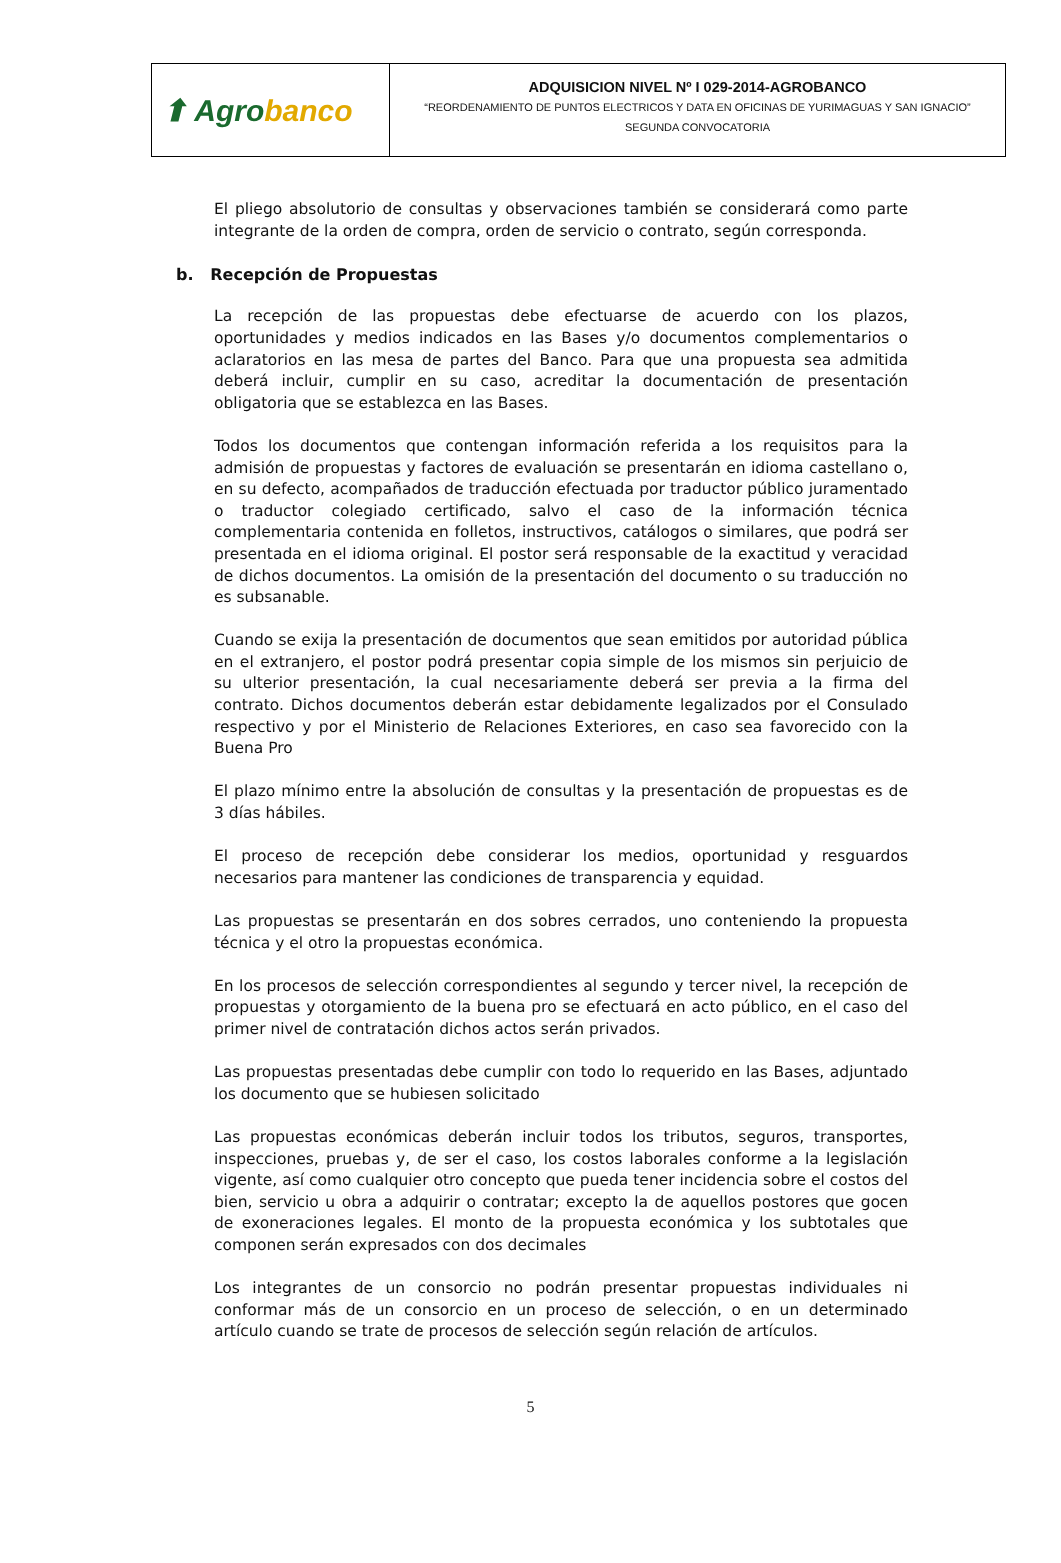| ⬆ Agro banco | ADQUISICION NIVEL Nº I 029-2014-AGROBANCO “REORDENAMIENTO DE PUNTOS ELECTRICOS Y DATA EN OFICINAS DE YURIMAGUAS Y SAN IGNACIO” SEGUNDA CONVOCATORIA |
El pliego absolutorio de consultas y observaciones también se considerará como parte integrante de la orden de compra, orden de servicio o contrato, según corresponda.
b. Recepción de Propuestas
La recepción de las propuestas debe efectuarse de acuerdo con los plazos, oportunidades y medios indicados en las Bases y/o documentos complementarios o aclaratorios en las mesa de partes del Banco. Para que una propuesta sea admitida deberá incluir, cumplir en su caso, acreditar la documentación de presentación obligatoria que se establezca en las Bases.
Todos los documentos que contengan información referida a los requisitos para la admisión de propuestas y factores de evaluación se presentarán en idioma castellano o, en su defecto, acompañados de traducción efectuada por traductor público juramentado o traductor colegiado certificado, salvo el caso de la información técnica complementaria contenida en folletos, instructivos, catálogos o similares, que podrá ser presentada en el idioma original. El postor será responsable de la exactitud y veracidad de dichos documentos. La omisión de la presentación del documento o su traducción no es subsanable.
Cuando se exija la presentación de documentos que sean emitidos por autoridad pública en el extranjero, el postor podrá presentar copia simple de los mismos sin perjuicio de su ulterior presentación, la cual necesariamente deberá ser previa a la firma del contrato. Dichos documentos deberán estar debidamente legalizados por el Consulado respectivo y por el Ministerio de Relaciones Exteriores, en caso sea favorecido con la Buena Pro
El plazo mínimo entre la absolución de consultas y la presentación de propuestas es de 3 días hábiles.
El proceso de recepción debe considerar los medios, oportunidad y resguardos necesarios para mantener las condiciones de transparencia y equidad.
Las propuestas se presentarán en dos sobres cerrados, uno conteniendo la propuesta técnica y el otro la propuestas económica.
En los procesos de selección correspondientes al segundo y tercer nivel, la recepción de propuestas y otorgamiento de la buena pro se efectuará en acto público, en el caso del primer nivel de contratación dichos actos serán privados.
Las propuestas presentadas debe cumplir con todo lo requerido en las Bases, adjuntado los documento que se hubiesen solicitado
Las propuestas económicas deberán incluir todos los tributos, seguros, transportes, inspecciones, pruebas y, de ser el caso, los costos laborales conforme a la legislación vigente, así como cualquier otro concepto que pueda tener incidencia sobre el costos del bien, servicio u obra a adquirir o contratar; excepto la de aquellos postores que gocen de exoneraciones legales. El monto de la propuesta económica y los subtotales que componen serán expresados con dos decimales
Los integrantes de un consorcio no podrán presentar propuestas individuales ni conformar más de un consorcio en un proceso de selección, o en un determinado artículo cuando se trate de procesos de selección según relación de artículos.
5